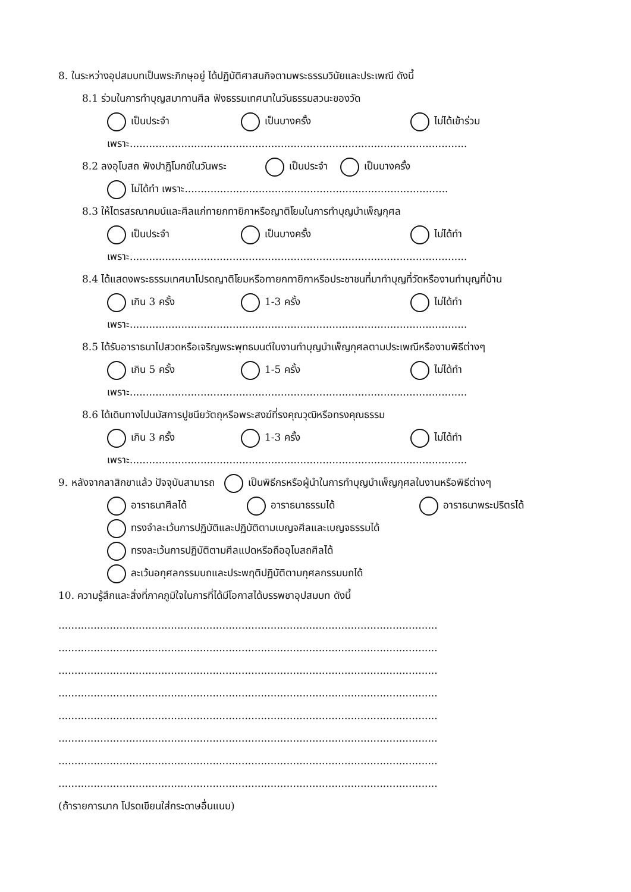8. ในระหว่างอุปสมบทเป็นพระภิกษุอยู่ ได้ปฏิบัติศาสนกิจตามพระธรรมวินัยและประเพณี ดังนี้
8.1 ร่วมในการทำบุญสมาทานศีล ฟังธรรมเทศนาในวันธรรมสวนะของวัด
เป็นประจำ เป็นบางครั้ง ไม่ได้เข้าร่วม
เพราะ.........................................................................................................
8.2 ลงอุโบสถ ฟังปาฏิโมกข์ในวันพระ เป็นประจำ เป็นบางครั้ง
ไม่ได้ทำ เพราะ..................................................................................
8.3 ให้ไตรสรณาคมน์และศีลแก่ทายกทายิกาหรือญาติโยมในการทำบุญบำเพ็ญกุศล
เป็นประจำ เป็นบางครั้ง ไม่ได้ทำ
เพราะ.........................................................................................................
8.4 ได้แสดงพระธรรมเทศนาโปรดญาติโยมหรือทายกทายิกาหรือประชาชนที่มาทำบุญที่วัดหรืองานทำบุญที่บ้าน
เกิน 3 ครั้ง 1-3 ครั้ง ไม่ได้ทำ
เพราะ.........................................................................................................
8.5 ได้รับอาราธนาไปสวดหรือเจริญพระพุทธมนต์ในงานทำบุญบำเพ็ญกุศลตามประเพณีหรืองานพิธีต่างๆ
เกิน 5 ครั้ง 1-5 ครั้ง ไม่ได้ทำ
เพราะ.........................................................................................................
8.6 ได้เดินทางไปนมัสการปูชนียวัตถุหรือพระสงฆ์ที่รงคุณวุฒิหรือทรงคุณธรรม
เกิน 3 ครั้ง 1-3 ครั้ง ไม่ได้ทำ
เพราะ.........................................................................................................
9. หลังจากลาสิกขาแล้ว ปัจจุบันสามารถ เป็นพิธีกรหรือผู้นำในการทำบุญบำเพ็ญกุศลในงานหรือพิธีต่างๆ
อาราธนาศีลได้ อาราธนาธรรมได้ อาราธนาพระปริตรได้
ทรงจำละเว้นการปฏิบัติและปฏิบัติตามเบญจศีลและเบญจธรรมได้
ทรงละเว้นการปฏิบัติตามศีลแปดหรือถืออุโบสถศีลได้
ละเว้นอกุศลกรรมบถและประพฤติปฏิบัติตามกุศลกรรมบถได้
10. ความรู้สึกและสิ่งที่ภาคภูมิใจในการที่ได้มีโอกาสได้บรรพชาอุปสมบท ดังนี้
......................................................................................................................
......................................................................................................................
......................................................................................................................
......................................................................................................................
......................................................................................................................
......................................................................................................................
......................................................................................................................
......................................................................................................................
(ถ้ารายการมาก โปรดเขียนใส่กระดาษอื่นแนบ)